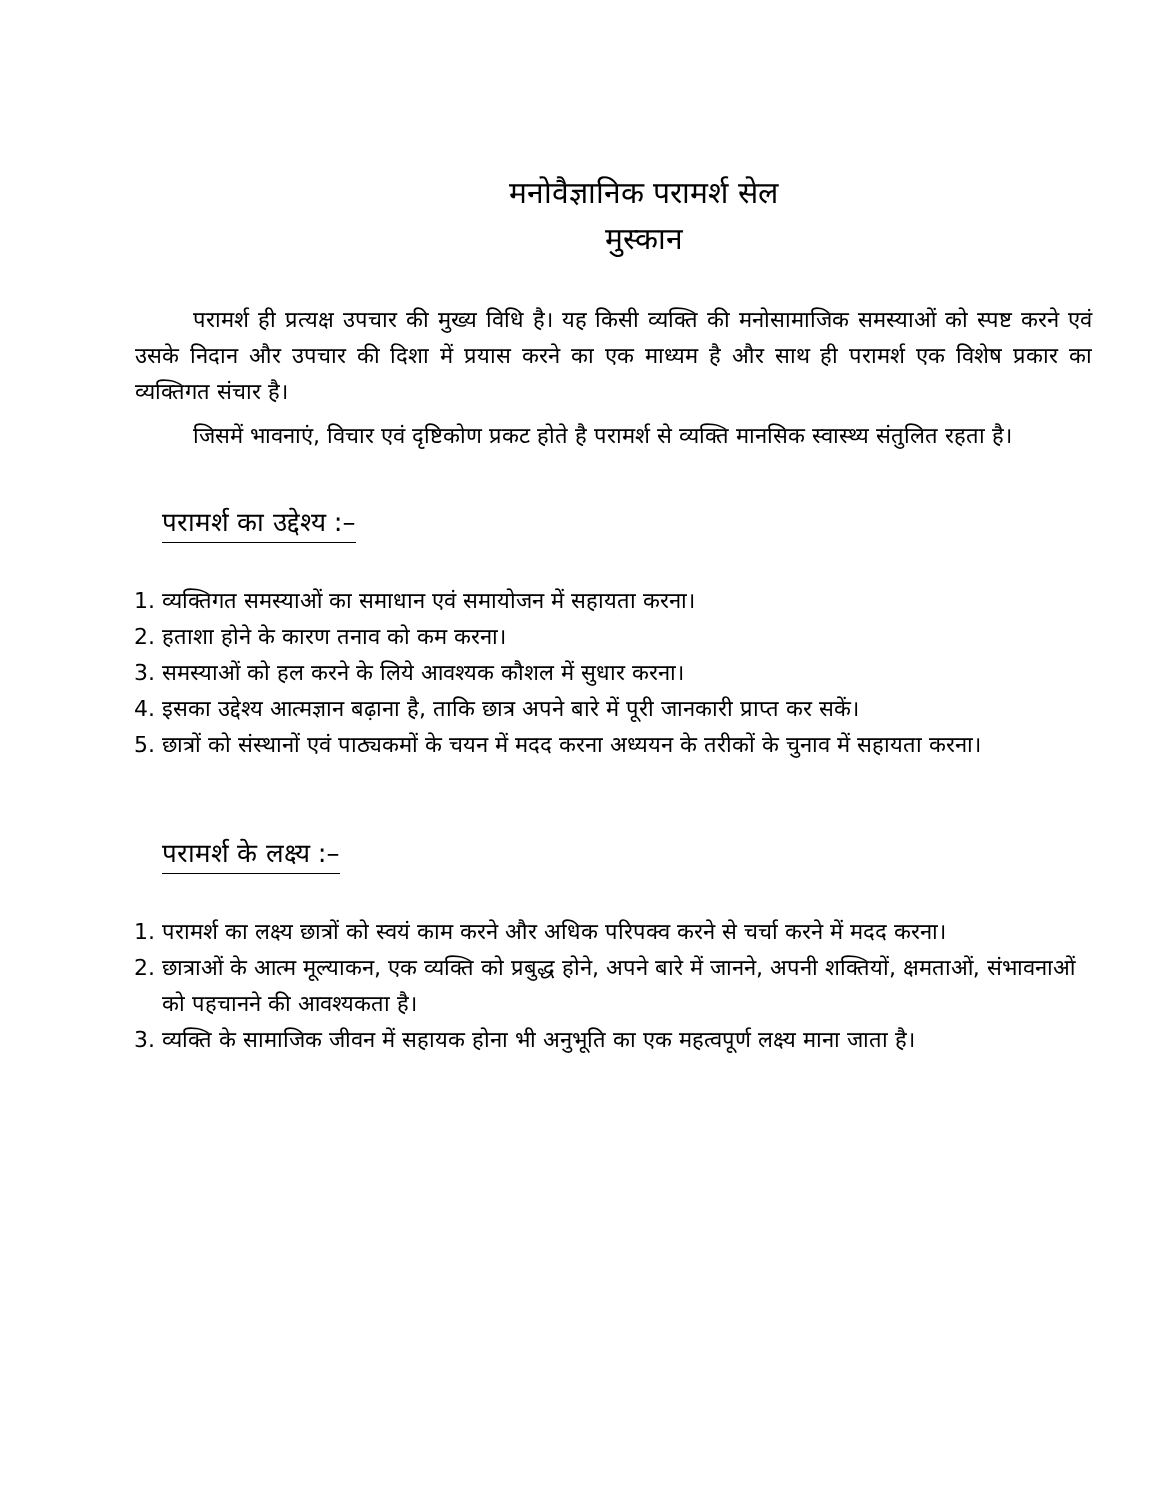मनोवैज्ञानिक परामर्श सेल
मुस्कान
परामर्श ही प्रत्यक्ष उपचार की मुख्य विधि है। यह किसी व्यक्ति की मनोसामाजिक समस्याओं को स्पष्ट करने एवं उसके निदान और उपचार की दिशा में प्रयास करने का एक माध्यम है और साथ ही परामर्श एक विशेष प्रकार का व्यक्तिगत संचार है।
जिसमें भावनाएं, विचार एवं दृष्टिकोण प्रकट होते है परामर्श से व्यक्ति मानसिक स्वास्थ्य संतुलित रहता है।
परामर्श का उद्देश्य :–
1. व्यक्तिगत समस्याओं का समाधान एवं समायोजन में सहायता करना।
2. हताशा होने के कारण तनाव को कम करना।
3. समस्याओं को हल करने के लिये आवश्यक कौशल में सुधार करना।
4. इसका उद्देश्य आत्मज्ञान बढ़ाना है, ताकि छात्र अपने बारे में पूरी जानकारी प्राप्त कर सकें।
5. छात्रों को संस्थानों एवं पाठ्यकमों के चयन में मदद करना अध्ययन के तरीकों के चुनाव में सहायता करना।
परामर्श के लक्ष्य :–
1. परामर्श का लक्ष्य छात्रों को स्वयं काम करने और अधिक परिपक्व करने से चर्चा करने में मदद करना।
2. छात्राओं के आत्म मूल्याकन, एक व्यक्ति को प्रबुद्ध होने, अपने बारे में जानने, अपनी शक्तियों, क्षमताओं, संभावनाओं को पहचानने की आवश्यकता है।
3. व्यक्ति के सामाजिक जीवन में सहायक होना भी अनुभूति का एक महत्वपूर्ण लक्ष्य माना जाता है।